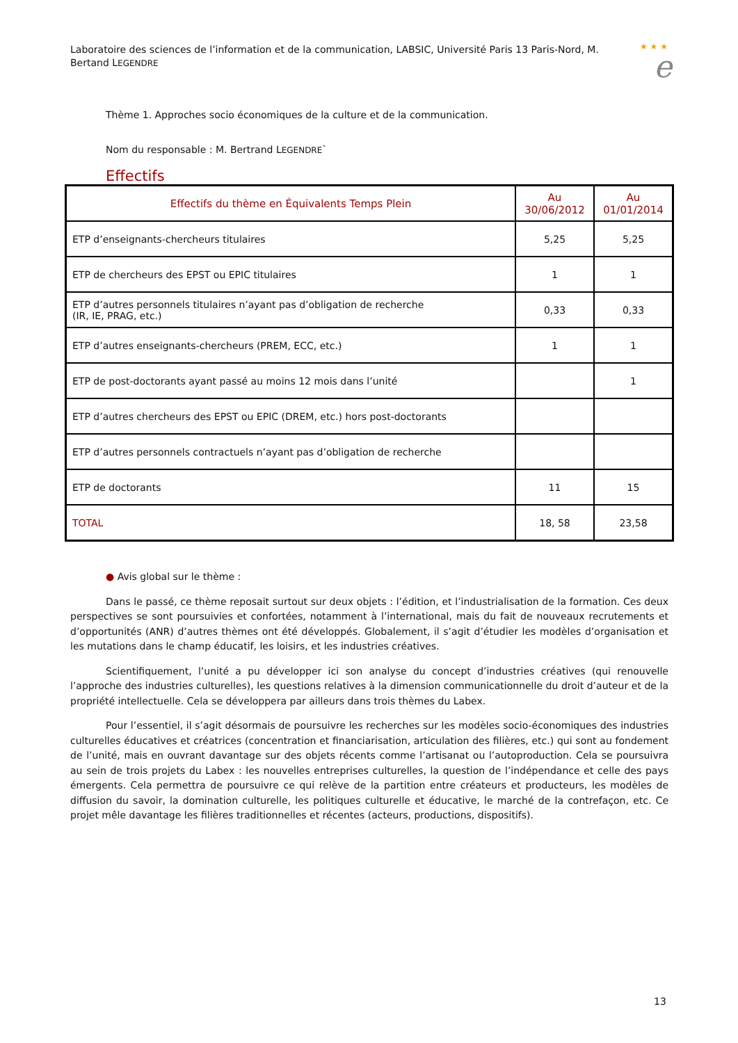Laboratoire des sciences de l’information et de la communication, LABSIC, Université Paris 13 Paris-Nord, M. Bertand LEGENDRE
★ ★ ★
e
Thème 1. Approches socio économiques de la culture et de la communication.
Nom du responsable : M. Bertrand LEGENDRE`
Effectifs
| Effectifs du thème en Équivalents Temps Plein | Au 30/06/2012 | Au 01/01/2014 |
| --- | --- | --- |
| ETP d’enseignants-chercheurs titulaires | 5,25 | 5,25 |
| ETP de chercheurs des EPST ou EPIC titulaires | 1 | 1 |
| ETP d’autres personnels titulaires n’ayant pas d’obligation de recherche (IR, IE, PRAG, etc.) | 0,33 | 0,33 |
| ETP d’autres enseignants-chercheurs (PREM, ECC, etc.) | 1 | 1 |
| ETP de post-doctorants ayant passé au moins 12 mois dans l’unité | | 1 |
| ETP d’autres chercheurs des EPST ou EPIC (DREM, etc.) hors post-doctorants | | |
| ETP d’autres personnels contractuels n’ayant pas d’obligation de recherche | | |
| ETP de doctorants | 11 | 15 |
| TOTAL | 18, 58 | 23,58 |
● Avis global sur le thème :
Dans le passé, ce thème reposait surtout sur deux objets : l’édition, et l’industrialisation de la formation. Ces deux perspectives se sont poursuivies et confortées, notamment à l’international, mais du fait de nouveaux recrutements et d’opportunités (ANR) d’autres thèmes ont été développés. Globalement, il s’agit d’étudier les modèles d’organisation et les mutations dans le champ éducatif, les loisirs, et les industries créatives.
Scientifiquement, l’unité a pu développer ici son analyse du concept d’industries créatives (qui renouvelle l’approche des industries culturelles), les questions relatives à la dimension communicationnelle du droit d’auteur et de la propriété intellectuelle. Cela se développera par ailleurs dans trois thèmes du Labex.
Pour l’essentiel, il s’agit désormais de poursuivre les recherches sur les modèles socio-économiques des industries culturelles éducatives et créatrices (concentration et financiarisation, articulation des filières, etc.) qui sont au fondement de l’unité, mais en ouvrant davantage sur des objets récents comme l’artisanat ou l’autoproduction. Cela se poursuivra au sein de trois projets du Labex : les nouvelles entreprises culturelles, la question de l’indépendance et celle des pays émergents. Cela permettra de poursuivre ce qui relève de la partition entre créateurs et producteurs, les modèles de diffusion du savoir, la domination culturelle, les politiques culturelle et éducative, le marché de la contrefaçon, etc. Ce projet mêle davantage les filières traditionnelles et récentes (acteurs, productions, dispositifs).
13